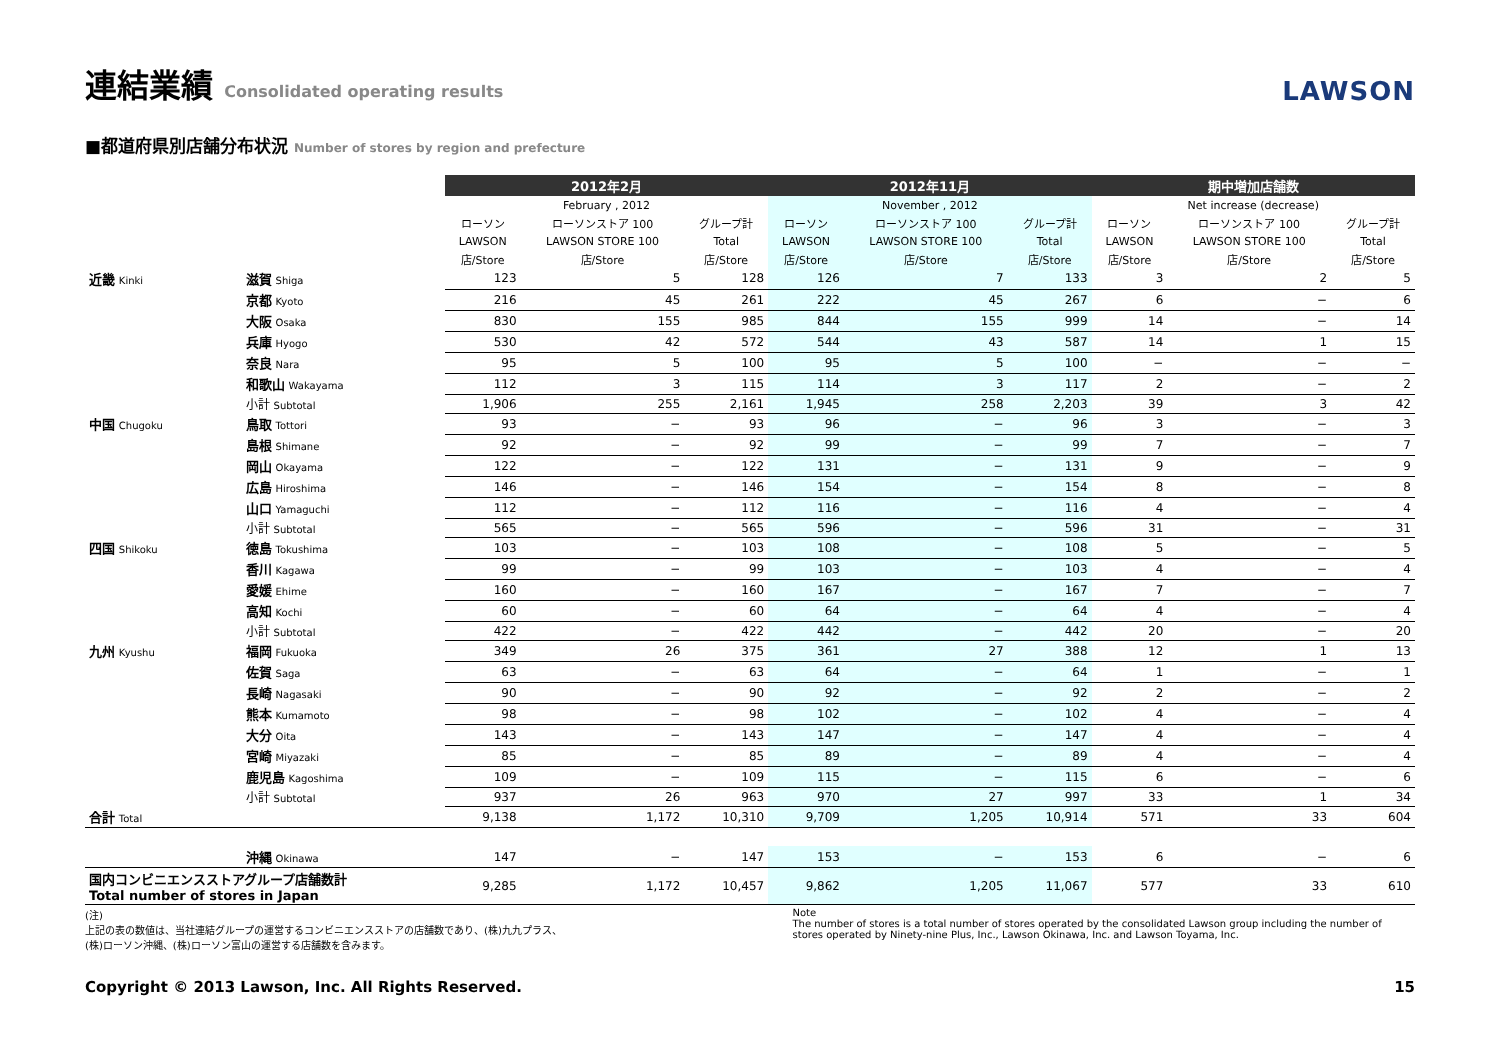連結業績 Consolidated operating results
LAWSON
■都道府県別店舗分布状況 Number of stores by region and prefecture
| | | 2012年2月 | | | 2012年11月 | | | 期中増加店舗数 | | |
| --- | --- | --- | --- | --- | --- | --- | --- | --- | --- | --- |
| | | February , 2012 | | | November , 2012 | | | Net increase (decrease) | | |
| | | ローソン | ローソンストア 100 | グループ計 | ローソン | ローソンストア 100 | グループ計 | ローソン | ローソンストア 100 | グループ計 |
| | | LAWSON | LAWSON STORE 100 | Total | LAWSON | LAWSON STORE 100 | Total | LAWSON | LAWSON STORE 100 | Total |
| | | 店/Store | 店/Store | 店/Store | 店/Store | 店/Store | 店/Store | 店/Store | 店/Store | 店/Store |
| 近畿 Kinki | 滋賀 Shiga | 123 | 5 | 128 | 126 | 7 | 133 | 3 | 2 | 5 |
| | 京都 Kyoto | 216 | 45 | 261 | 222 | 45 | 267 | 6 | − | 6 |
| | 大阪 Osaka | 830 | 155 | 985 | 844 | 155 | 999 | 14 | − | 14 |
| | 兵庫 Hyogo | 530 | 42 | 572 | 544 | 43 | 587 | 14 | 1 | 15 |
| | 奈良 Nara | 95 | 5 | 100 | 95 | 5 | 100 | − | − | − |
| | 和歌山 Wakayama | 112 | 3 | 115 | 114 | 3 | 117 | 2 | − | 2 |
| | 小計 Subtotal | 1,906 | 255 | 2,161 | 1,945 | 258 | 2,203 | 39 | 3 | 42 |
| 中国 Chugoku | 鳥取 Tottori | 93 | − | 93 | 96 | − | 96 | 3 | − | 3 |
| | 島根 Shimane | 92 | − | 92 | 99 | − | 99 | 7 | − | 7 |
| | 岡山 Okayama | 122 | − | 122 | 131 | − | 131 | 9 | − | 9 |
| | 広島 Hiroshima | 146 | − | 146 | 154 | − | 154 | 8 | − | 8 |
| | 山口 Yamaguchi | 112 | − | 112 | 116 | − | 116 | 4 | − | 4 |
| | 小計 Subtotal | 565 | − | 565 | 596 | − | 596 | 31 | − | 31 |
| 四国 Shikoku | 徳島 Tokushima | 103 | − | 103 | 108 | − | 108 | 5 | − | 5 |
| | 香川 Kagawa | 99 | − | 99 | 103 | − | 103 | 4 | − | 4 |
| | 愛媛 Ehime | 160 | − | 160 | 167 | − | 167 | 7 | − | 7 |
| | 高知 Kochi | 60 | − | 60 | 64 | − | 64 | 4 | − | 4 |
| | 小計 Subtotal | 422 | − | 422 | 442 | − | 442 | 20 | − | 20 |
| 九州 Kyushu | 福岡 Fukuoka | 349 | 26 | 375 | 361 | 27 | 388 | 12 | 1 | 13 |
| | 佐賀 Saga | 63 | − | 63 | 64 | − | 64 | 1 | − | 1 |
| | 長崎 Nagasaki | 90 | − | 90 | 92 | − | 92 | 2 | − | 2 |
| | 熊本 Kumamoto | 98 | − | 98 | 102 | − | 102 | 4 | − | 4 |
| | 大分 Oita | 143 | − | 143 | 147 | − | 147 | 4 | − | 4 |
| | 宮崎 Miyazaki | 85 | − | 85 | 89 | − | 89 | 4 | − | 4 |
| | 鹿児島 Kagoshima | 109 | − | 109 | 115 | − | 115 | 6 | − | 6 |
| | 小計 Subtotal | 937 | 26 | 963 | 970 | 27 | 997 | 33 | 1 | 34 |
| 合計 Total | | 9,138 | 1,172 | 10,310 | 9,709 | 1,205 | 10,914 | 571 | 33 | 604 |
| | 沖縄 Okinawa | 147 | − | 147 | 153 | − | 153 | 6 | − | 6 |
| 国内コンビニエンスストアグループ店舗数計 Total number of stores in Japan | | 9,285 | 1,172 | 10,457 | 9,862 | 1,205 | 11,067 | 577 | 33 | 610 |
(注)
上記の表の数値は、当社連結グループの運営するコンビニエンスストアの店舗数であり、(株)九九プラス、
(株)ローソン沖縄、(株)ローソン富山の運営する店舗数を含みます。
Note
The number of stores is a total number of stores operated by the consolidated Lawson group including the number of
stores operated by Ninety-nine Plus, Inc., Lawson Okinawa, Inc. and Lawson Toyama, Inc.
Copyright © 2013 Lawson, Inc. All Rights Reserved. 15